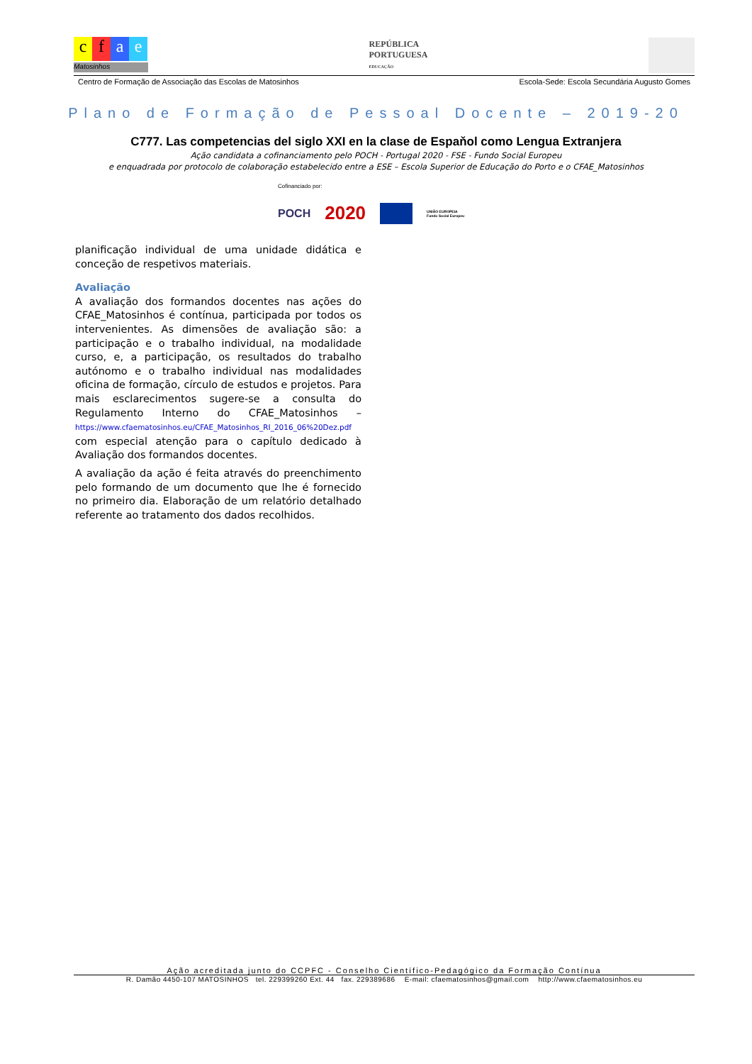cfae
Matosinhos
REPÚBLICA
PORTUGUESA
EDUCAÇÃO
Centro de Formação de Associação das Escolas de Matosinhos Escola-Sede: Escola Secundária Augusto Gomes
Plano de Formação de Pessoal Docente – 2019-20
C777. Las competencias del siglo XXI en la clase de Espaňol como Lengua Extranjera
Ação candidata a cofinanciamento pelo POCH - Portugal 2020 - FSE - Fundo Social Europeu
e enquadrada por protocolo de colaboração estabelecido entre a ESE – Escola Superior de Educação do Porto e o CFAE_Matosinhos
Cofinanciado por:
POCH 2020 UNIÃO EUROPEIA
Fundo Social Europeu
planificação individual de uma unidade didática e conceção de respetivos materiais.
Avaliação
A avaliação dos formandos docentes nas ações do CFAE_Matosinhos é contínua, participada por todos os intervenientes. As dimensões de avaliação são: a participação e o trabalho individual, na modalidade curso, e, a participação, os resultados do trabalho autónomo e o trabalho individual nas modalidades oficina de formação, círculo de estudos e projetos. Para mais esclarecimentos sugere-se a consulta do Regulamento Interno do CFAE_Matosinhos – https://www.cfaematosinhos.eu/CFAE_Matosinhos_RI_2016_06%20Dez.pdf com especial atenção para o capítulo dedicado à Avaliação dos formandos docentes.
A avaliação da ação é feita através do preenchimento pelo formando de um documento que lhe é fornecido no primeiro dia. Elaboração de um relatório detalhado referente ao tratamento dos dados recolhidos.
Ação acreditada junto do CCPFC - Conselho Científico-Pedagógico da Formação Contínua
R. Damão 4450-107 MATOSINHOS tel. 229399260 Ext. 44 fax. 229389686 E-mail: cfaematosinhos@gmail.com http://www.cfaematosinhos.eu